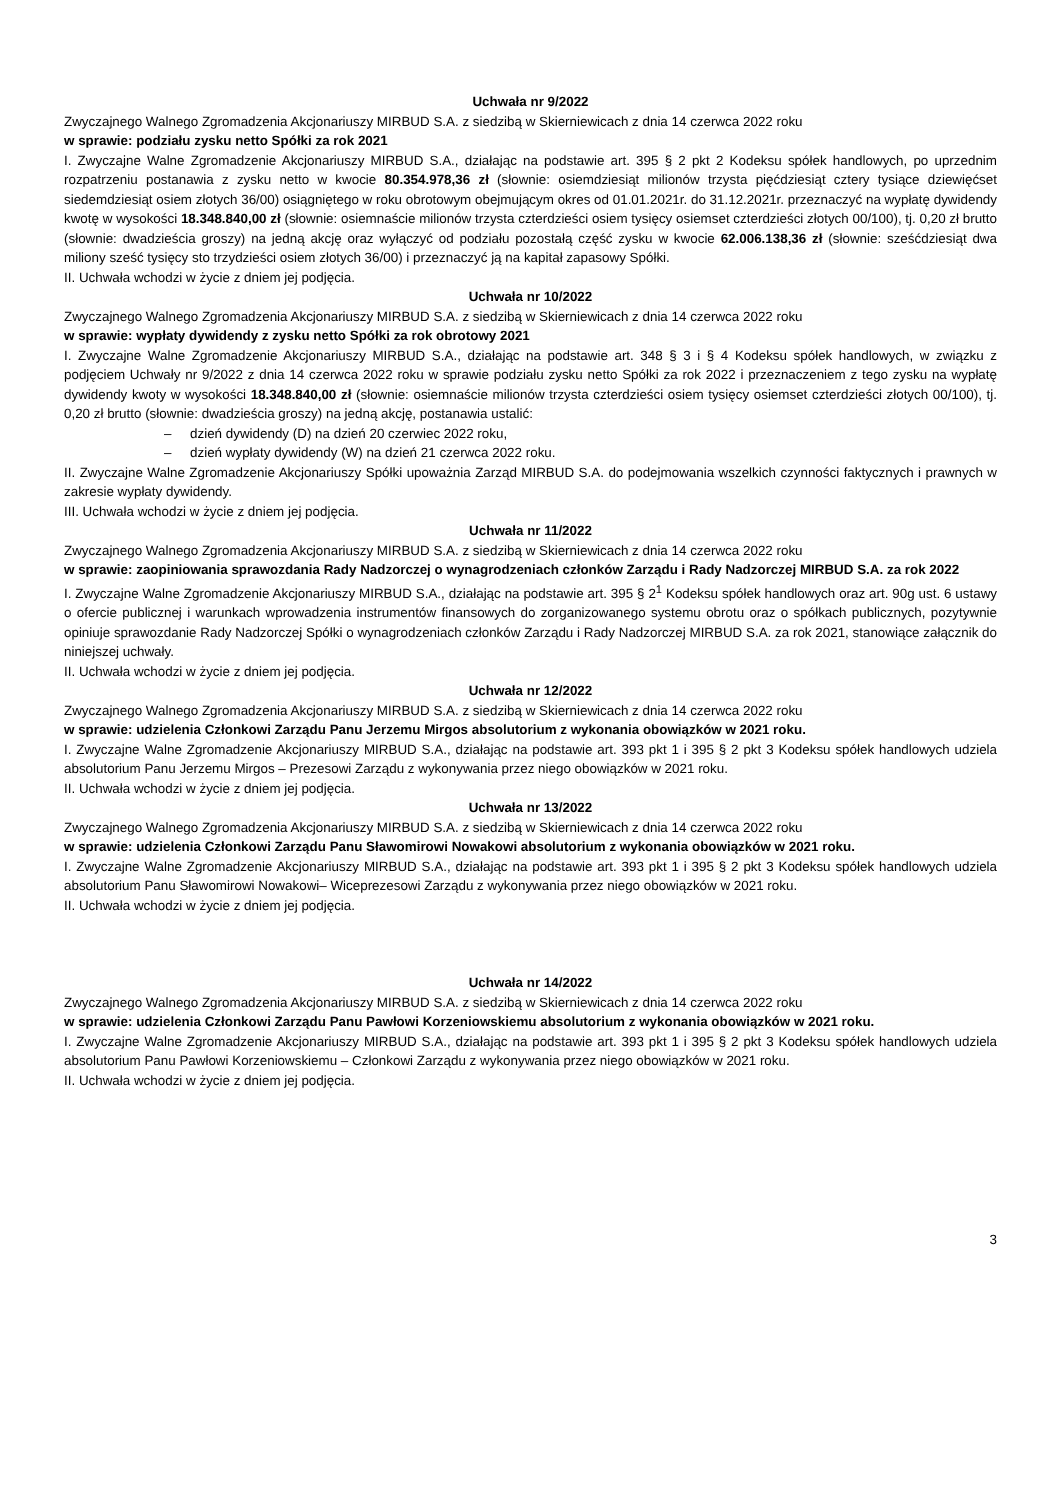Uchwała nr 9/2022
Zwyczajnego Walnego Zgromadzenia Akcjonariuszy MIRBUD S.A. z siedzibą w Skierniewicach z dnia 14 czerwca 2022 roku
w sprawie: podziału zysku netto Spółki za rok 2021
I. Zwyczajne Walne Zgromadzenie Akcjonariuszy MIRBUD S.A., działając na podstawie art. 395 § 2 pkt 2 Kodeksu spółek handlowych, po uprzednim rozpatrzeniu postanawia z zysku netto w kwocie 80.354.978,36 zł (słownie: osiemdziesiąt milionów trzysta pięćdziesiąt cztery tysiące dziewięćset siedemdziesiąt osiem złotych 36/00) osiągniętego w roku obrotowym obejmującym okres od 01.01.2021r. do 31.12.2021r. przeznaczyć na wypłatę dywidendy kwotę w wysokości 18.348.840,00 zł (słownie: osiemnaście milionów trzysta czterdzieści osiem tysięcy osiemset czterdzieści złotych 00/100), tj. 0,20 zł brutto (słownie: dwadzieścia groszy) na jedną akcję oraz wyłączyć od podziału pozostałą część zysku w kwocie 62.006.138,36 zł (słownie: sześćdziesiąt dwa miliony sześć tysięcy sto trzydzieści osiem złotych 36/00) i przeznaczyć ją na kapitał zapasowy Spółki.
II. Uchwała wchodzi w życie z dniem jej podjęcia.
Uchwała nr 10/2022
Zwyczajnego Walnego Zgromadzenia Akcjonariuszy MIRBUD S.A. z siedzibą w Skierniewicach z dnia 14 czerwca 2022 roku
w sprawie: wypłaty dywidendy z zysku netto Spółki za rok obrotowy 2021
I. Zwyczajne Walne Zgromadzenie Akcjonariuszy MIRBUD S.A., działając na podstawie art. 348 § 3 i § 4 Kodeksu spółek handlowych, w związku z podjęciem Uchwały nr 9/2022 z dnia 14 czerwca 2022 roku w sprawie podziału zysku netto Spółki za rok 2022 i przeznaczeniem z tego zysku na wypłatę dywidendy kwoty w wysokości 18.348.840,00 zł (słownie: osiemnaście milionów trzysta czterdzieści osiem tysięcy osiemset czterdzieści złotych 00/100), tj. 0,20 zł brutto (słownie: dwadzieścia groszy) na jedną akcję, postanawia ustalić:
– dzień dywidendy (D) na dzień 20 czerwiec 2022 roku,
– dzień wypłaty dywidendy (W) na dzień 21 czerwca 2022 roku.
II. Zwyczajne Walne Zgromadzenie Akcjonariuszy Spółki upoważnia Zarząd MIRBUD S.A. do podejmowania wszelkich czynności faktycznych i prawnych w zakresie wypłaty dywidendy.
III. Uchwała wchodzi w życie z dniem jej podjęcia.
Uchwała nr 11/2022
Zwyczajnego Walnego Zgromadzenia Akcjonariuszy MIRBUD S.A. z siedzibą w Skierniewicach z dnia 14 czerwca 2022 roku
w sprawie: zaopiniowania sprawozdania Rady Nadzorczej o wynagrodzeniach członków Zarządu i Rady Nadzorczej MIRBUD S.A. za rok 2022
I. Zwyczajne Walne Zgromadzenie Akcjonariuszy MIRBUD S.A., działając na podstawie art. 395 § 2<sup>1</sup> Kodeksu spółek handlowych oraz art. 90g ust. 6 ustawy o ofercie publicznej i warunkach wprowadzenia instrumentów finansowych do zorganizowanego systemu obrotu oraz o spółkach publicznych, pozytywnie opiniuje sprawozdanie Rady Nadzorczej Spółki o wynagrodzeniach członków Zarządu i Rady Nadzorczej MIRBUD S.A. za rok 2021, stanowiące załącznik do niniejszej uchwały.
II. Uchwała wchodzi w życie z dniem jej podjęcia.
Uchwała nr 12/2022
Zwyczajnego Walnego Zgromadzenia Akcjonariuszy MIRBUD S.A. z siedzibą w Skierniewicach z dnia 14 czerwca 2022 roku
w sprawie: udzielenia Członkowi Zarządu Panu Jerzemu Mirgos absolutorium z wykonania obowiązków w 2021 roku.
I. Zwyczajne Walne Zgromadzenie Akcjonariuszy MIRBUD S.A., działając na podstawie art. 393 pkt 1 i 395 § 2 pkt 3 Kodeksu spółek handlowych udziela absolutorium Panu Jerzemu Mirgos – Prezesowi Zarządu z wykonywania przez niego obowiązków w 2021 roku.
II. Uchwała wchodzi w życie z dniem jej podjęcia.
Uchwała nr 13/2022
Zwyczajnego Walnego Zgromadzenia Akcjonariuszy MIRBUD S.A. z siedzibą w Skierniewicach z dnia 14 czerwca 2022 roku
w sprawie: udzielenia Członkowi Zarządu Panu Sławomirowi Nowakowi absolutorium z wykonania obowiązków w 2021 roku.
I. Zwyczajne Walne Zgromadzenie Akcjonariuszy MIRBUD S.A., działając na podstawie art. 393 pkt 1 i 395 § 2 pkt 3 Kodeksu spółek handlowych udziela absolutorium Panu Sławomirowi Nowakowi– Wiceprezesowi Zarządu z wykonywania przez niego obowiązków w 2021 roku.
II. Uchwała wchodzi w życie z dniem jej podjęcia.
Uchwała nr 14/2022
Zwyczajnego Walnego Zgromadzenia Akcjonariuszy MIRBUD S.A. z siedzibą w Skierniewicach z dnia 14 czerwca 2022 roku
w sprawie: udzielenia Członkowi Zarządu Panu Pawłowi Korzeniowskiemu absolutorium z wykonania obowiązków w 2021 roku.
I. Zwyczajne Walne Zgromadzenie Akcjonariuszy MIRBUD S.A., działając na podstawie art. 393 pkt 1 i 395 § 2 pkt 3 Kodeksu spółek handlowych udziela absolutorium Panu Pawłowi Korzeniowskiemu – Członkowi Zarządu z wykonywania przez niego obowiązków w 2021 roku.
II. Uchwała wchodzi w życie z dniem jej podjęcia.
3